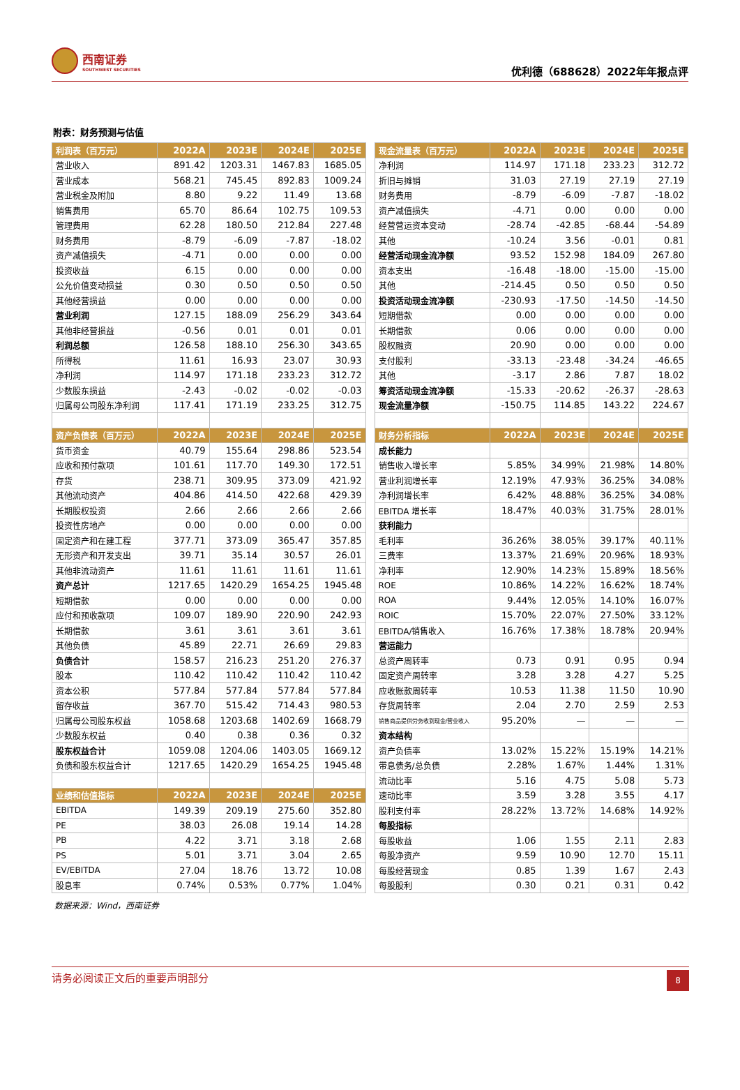西南证券
SOUTHWEST SECURITIES
优利德（688628）2022年年报点评
附表：财务预测与估值
| 利润表（百万元） | 2022A | 2023E | 2024E | 2025E |
| --- | --- | --- | --- | --- |
| 营业收入 | 891.42 | 1203.31 | 1467.83 | 1685.05 |
| 营业成本 | 568.21 | 745.45 | 892.83 | 1009.24 |
| 营业税金及附加 | 8.80 | 9.22 | 11.49 | 13.68 |
| 销售费用 | 65.70 | 86.64 | 102.75 | 109.53 |
| 管理费用 | 62.28 | 180.50 | 212.84 | 227.48 |
| 财务费用 | -8.79 | -6.09 | -7.87 | -18.02 |
| 资产减值损失 | -4.71 | 0.00 | 0.00 | 0.00 |
| 投资收益 | 6.15 | 0.00 | 0.00 | 0.00 |
| 公允价值变动损益 | 0.30 | 0.50 | 0.50 | 0.50 |
| 其他经营损益 | 0.00 | 0.00 | 0.00 | 0.00 |
| 营业利润 | 127.15 | 188.09 | 256.29 | 343.64 |
| 其他非经营损益 | -0.56 | 0.01 | 0.01 | 0.01 |
| 利润总额 | 126.58 | 188.10 | 256.30 | 343.65 |
| 所得税 | 11.61 | 16.93 | 23.07 | 30.93 |
| 净利润 | 114.97 | 171.18 | 233.23 | 312.72 |
| 少数股东损益 | -2.43 | -0.02 | -0.02 | -0.03 |
| 归属母公司股东净利润 | 117.41 | 171.19 | 233.25 | 312.75 |
| 资产负债表（百万元） | 2022A | 2023E | 2024E | 2025E |
| 货币资金 | 40.79 | 155.64 | 298.86 | 523.54 |
| 应收和预付款项 | 101.61 | 117.70 | 149.30 | 172.51 |
| 存货 | 238.71 | 309.95 | 373.09 | 421.92 |
| 其他流动资产 | 404.86 | 414.50 | 422.68 | 429.39 |
| 长期股权投资 | 2.66 | 2.66 | 2.66 | 2.66 |
| 投资性房地产 | 0.00 | 0.00 | 0.00 | 0.00 |
| 固定资产和在建工程 | 377.71 | 373.09 | 365.47 | 357.85 |
| 无形资产和开发支出 | 39.71 | 35.14 | 30.57 | 26.01 |
| 其他非流动资产 | 11.61 | 11.61 | 11.61 | 11.61 |
| 资产总计 | 1217.65 | 1420.29 | 1654.25 | 1945.48 |
| 短期借款 | 0.00 | 0.00 | 0.00 | 0.00 |
| 应付和预收款项 | 109.07 | 189.90 | 220.90 | 242.93 |
| 长期借款 | 3.61 | 3.61 | 3.61 | 3.61 |
| 其他负债 | 45.89 | 22.71 | 26.69 | 29.83 |
| 负债合计 | 158.57 | 216.23 | 251.20 | 276.37 |
| 股本 | 110.42 | 110.42 | 110.42 | 110.42 |
| 资本公积 | 577.84 | 577.84 | 577.84 | 577.84 |
| 留存收益 | 367.70 | 515.42 | 714.43 | 980.53 |
| 归属母公司股东权益 | 1058.68 | 1203.68 | 1402.69 | 1668.79 |
| 少数股东权益 | 0.40 | 0.38 | 0.36 | 0.32 |
| 股东权益合计 | 1059.08 | 1204.06 | 1403.05 | 1669.12 |
| 负债和股东权益合计 | 1217.65 | 1420.29 | 1654.25 | 1945.48 |
| 业绩和估值指标 | 2022A | 2023E | 2024E | 2025E |
| EBITDA | 149.39 | 209.19 | 275.60 | 352.80 |
| PE | 38.03 | 26.08 | 19.14 | 14.28 |
| PB | 4.22 | 3.71 | 3.18 | 2.68 |
| PS | 5.01 | 3.71 | 3.04 | 2.65 |
| EV/EBITDA | 27.04 | 18.76 | 13.72 | 10.08 |
| 股息率 | 0.74% | 0.53% | 0.77% | 1.04% |
| 现金流量表（百万元） | 2022A | 2023E | 2024E | 2025E |
| --- | --- | --- | --- | --- |
| 净利润 | 114.97 | 171.18 | 233.23 | 312.72 |
| 折旧与摊销 | 31.03 | 27.19 | 27.19 | 27.19 |
| 财务费用 | -8.79 | -6.09 | -7.87 | -18.02 |
| 资产减值损失 | -4.71 | 0.00 | 0.00 | 0.00 |
| 经营营运资本变动 | -28.74 | -42.85 | -68.44 | -54.89 |
| 其他 | -10.24 | 3.56 | -0.01 | 0.81 |
| 经营活动现金流净额 | 93.52 | 152.98 | 184.09 | 267.80 |
| 资本支出 | -16.48 | -18.00 | -15.00 | -15.00 |
| 其他 | -214.45 | 0.50 | 0.50 | 0.50 |
| 投资活动现金流净额 | -230.93 | -17.50 | -14.50 | -14.50 |
| 短期借款 | 0.00 | 0.00 | 0.00 | 0.00 |
| 长期借款 | 0.06 | 0.00 | 0.00 | 0.00 |
| 股权融资 | 20.90 | 0.00 | 0.00 | 0.00 |
| 支付股利 | -33.13 | -23.48 | -34.24 | -46.65 |
| 其他 | -3.17 | 2.86 | 7.87 | 18.02 |
| 筹资活动现金流净额 | -15.33 | -20.62 | -26.37 | -28.63 |
| 现金流量净额 | -150.75 | 114.85 | 143.22 | 224.67 |
| 财务分析指标 | 2022A | 2023E | 2024E | 2025E |
| 成长能力 | | | | |
| 销售收入增长率 | 5.85% | 34.99% | 21.98% | 14.80% |
| 营业利润增长率 | 12.19% | 47.93% | 36.25% | 34.08% |
| 净利润增长率 | 6.42% | 48.88% | 36.25% | 34.08% |
| EBITDA 增长率 | 18.47% | 40.03% | 31.75% | 28.01% |
| 获利能力 | | | | |
| 毛利率 | 36.26% | 38.05% | 39.17% | 40.11% |
| 三费率 | 13.37% | 21.69% | 20.96% | 18.93% |
| 净利率 | 12.90% | 14.23% | 15.89% | 18.56% |
| ROE | 10.86% | 14.22% | 16.62% | 18.74% |
| ROA | 9.44% | 12.05% | 14.10% | 16.07% |
| ROIC | 15.70% | 22.07% | 27.50% | 33.12% |
| EBITDA/销售收入 | 16.76% | 17.38% | 18.78% | 20.94% |
| 营运能力 | | | | |
| 总资产周转率 | 0.73 | 0.91 | 0.95 | 0.94 |
| 固定资产周转率 | 3.28 | 3.28 | 4.27 | 5.25 |
| 应收账款周转率 | 10.53 | 11.38 | 11.50 | 10.90 |
| 存货周转率 | 2.04 | 2.70 | 2.59 | 2.53 |
| 销售商品提供劳务收到现金/营业收入 | 95.20% | — | — | — |
| 资本结构 | | | | |
| 资产负债率 | 13.02% | 15.22% | 15.19% | 14.21% |
| 带息债务/总负债 | 2.28% | 1.67% | 1.44% | 1.31% |
| 流动比率 | 5.16 | 4.75 | 5.08 | 5.73 |
| 速动比率 | 3.59 | 3.28 | 3.55 | 4.17 |
| 股利支付率 | 28.22% | 13.72% | 14.68% | 14.92% |
| 每股指标 | | | | |
| 每股收益 | 1.06 | 1.55 | 2.11 | 2.83 |
| 每股净资产 | 9.59 | 10.90 | 12.70 | 15.11 |
| 每股经营现金 | 0.85 | 1.39 | 1.67 | 2.43 |
| 每股股利 | 0.30 | 0.21 | 0.31 | 0.42 |
数据来源：Wind，西南证券
请务必阅读正文后的重要声明部分
8